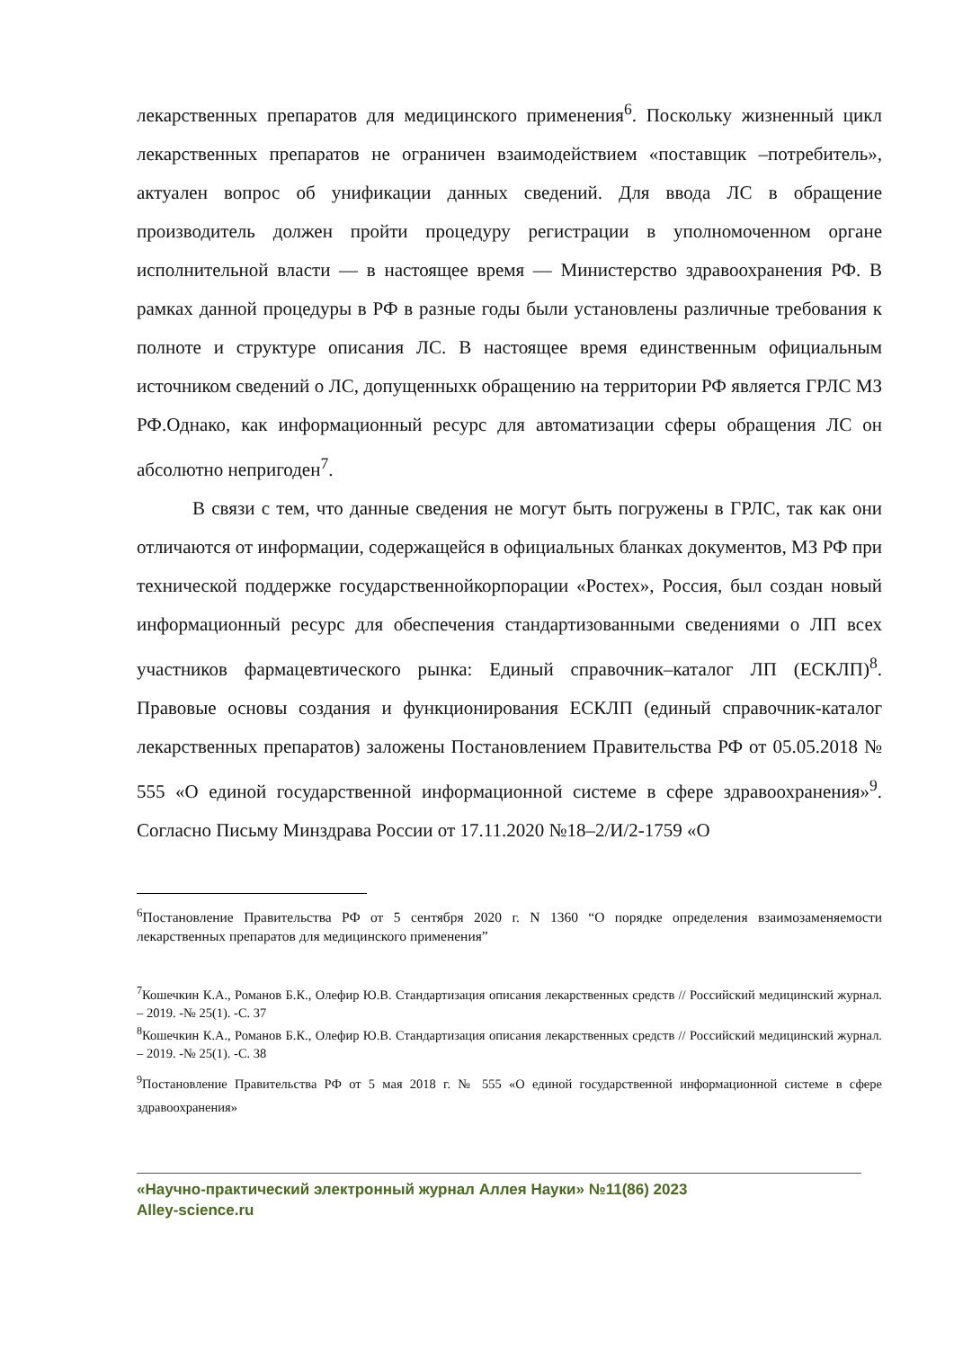лекарственных препаратов для медицинского применения<sup>6</sup>. Поскольку жизненный цикл лекарственных препаратов не ограничен взаимодействием «поставщик –потребитель», актуален вопрос об унификации данных сведений. Для ввода ЛС в обращение производитель должен пройти процедуру регистрации в уполномоченном органе исполнительной власти — в настоящее время — Министерство здравоохранения РФ. В рамках данной процедуры в РФ в разные годы были установлены различные требования к полноте и структуре описания ЛС. В настоящее время единственным официальным источником сведений о ЛС, допущенныхк обращению на территории РФ является ГРЛС МЗ РФ.Однако, как информационный ресурс для автоматизации сферы обращения ЛС он абсолютно непригоден<sup>7</sup>.
В связи с тем, что данные сведения не могут быть погружены в ГРЛС, так как они отличаются от информации, содержащейся в официальных бланках документов, МЗ РФ при технической поддержке государственнойкорпорации «Ростех», Россия, был создан новый информационный ресурс для обеспечения стандартизованными сведениями о ЛП всех участников фармацевтического рынка: Единый справочник–каталог ЛП (ЕСКЛП)<sup>8</sup>. Правовые основы создания и функционирования ЕСКЛП (единый справочник-каталог лекарственных препаратов) заложены Постановлением Правительства РФ от 05.05.2018 № 555 «О единой государственной информационной системе в сфере здравоохранения»<sup>9</sup>. Согласно Письму Минздрава России от 17.11.2020 №18–2/И/2-1759 «О
<sup>6</sup> Постановление Правительства РФ от 5 сентября 2020 г. N 1360 “О порядке определения взаимозаменяемости лекарственных препаратов для медицинского применения”
<sup>7</sup> Кошечкин К.А., Романов Б.К., Олефир Ю.В. Стандартизация описания лекарственных средств // Российский медицинский журнал. – 2019. -№ 25(1). -С. 37
<sup>8</sup> Кошечкин К.А., Романов Б.К., Олефир Ю.В. Стандартизация описания лекарственных средств // Российский медицинский журнал. – 2019. -№ 25(1). -С. 38
<sup>9</sup> Постановление Правительства РФ от 5 мая 2018 г. № 555 «О единой государственной информационной системе в сфере здравоохранения»
«Научно-практический электронный журнал Аллея Науки» №11(86) 2023
Alley-science.ru